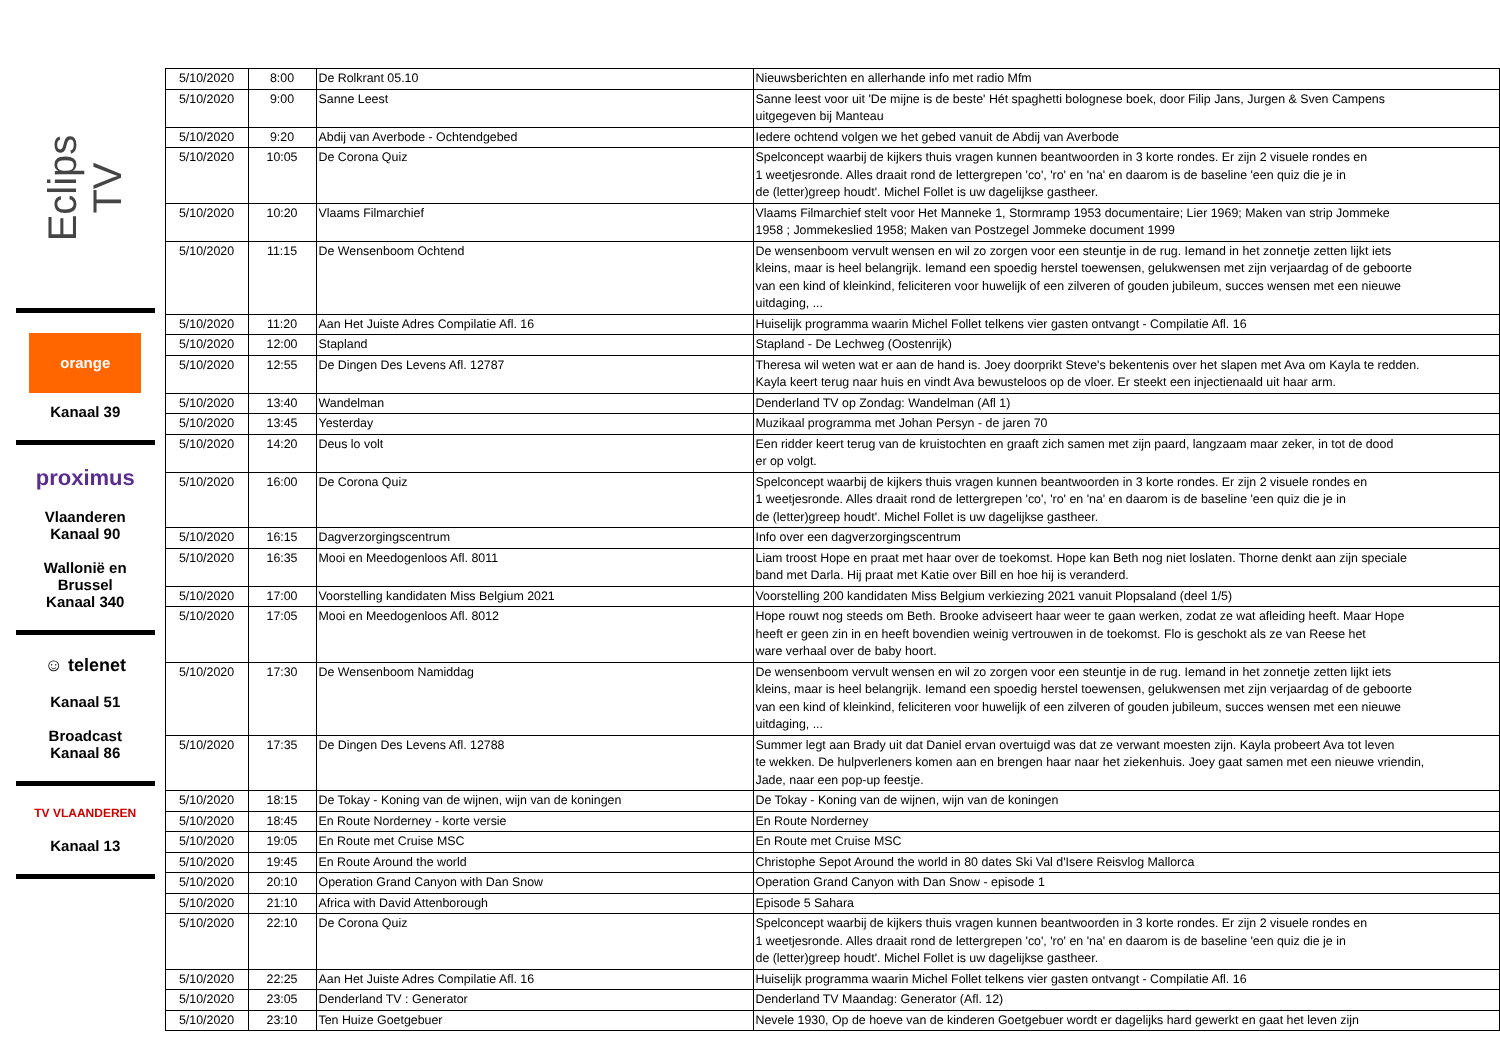Eclips TV
orange
Kanaal 39
proximus
Vlaanderen
Kanaal 90
Wallonië en
Brussel
Kanaal 340
☺ telenet
Kanaal 51
Broadcast
Kanaal 86
TV VLAANDEREN
Kanaal 13
| 5/10/2020 | 8:00 | De Rolkrant 05.10 | Nieuwsberichten en allerhande info met radio Mfm |
| 5/10/2020 | 9:00 | Sanne Leest | Sanne leest voor uit 'De mijne is de beste' Hét spaghetti bolognese boek, door Filip Jans, Jurgen & Sven Campens uitgegeven bij Manteau |
| 5/10/2020 | 9:20 | Abdij van Averbode - Ochtendgebed | Iedere ochtend volgen we het gebed vanuit de Abdij van Averbode |
| 5/10/2020 | 10:05 | De Corona Quiz | Spelconcept waarbij de kijkers thuis vragen kunnen beantwoorden in 3 korte rondes. Er zijn 2 visuele rondes en 1 weetjesronde. Alles draait rond de lettergrepen 'co', 'ro' en 'na' en daarom is de baseline 'een quiz die je in de (letter)greep houdt'. Michel Follet is uw dagelijkse gastheer. |
| 5/10/2020 | 10:20 | Vlaams Filmarchief | Vlaams Filmarchief stelt voor Het Manneke 1, Stormramp 1953 documentaire; Lier 1969; Maken van strip Jommeke 1958 ; Jommekeslied 1958; Maken van Postzegel Jommeke document 1999 |
| 5/10/2020 | 11:15 | De Wensenboom Ochtend | De wensenboom vervult wensen en wil zo zorgen voor een steuntje in de rug. Iemand in het zonnetje zetten lijkt iets kleins, maar is heel belangrijk. Iemand een spoedig herstel toewensen, gelukwensen met zijn verjaardag of de geboorte van een kind of kleinkind, feliciteren voor huwelijk of een zilveren of gouden jubileum, succes wensen met een nieuwe uitdaging, ... |
| 5/10/2020 | 11:20 | Aan Het Juiste Adres Compilatie Afl. 16 | Huiselijk programma waarin Michel Follet telkens vier gasten ontvangt - Compilatie Afl. 16 |
| 5/10/2020 | 12:00 | Stapland | Stapland - De Lechweg (Oostenrijk) |
| 5/10/2020 | 12:55 | De Dingen Des Levens Afl. 12787 | Theresa wil weten wat er aan de hand is. Joey doorprikt Steve's bekentenis over het slapen met Ava om Kayla te redden. Kayla keert terug naar huis en vindt Ava bewusteloos op de vloer. Er steekt een injectienaald uit haar arm. |
| 5/10/2020 | 13:40 | Wandelman | Denderland TV op Zondag: Wandelman (Afl 1) |
| 5/10/2020 | 13:45 | Yesterday | Muzikaal programma met Johan Persyn - de jaren 70 |
| 5/10/2020 | 14:20 | Deus lo volt | Een ridder keert terug van de kruistochten en graaft zich samen met zijn paard, langzaam maar zeker, in tot de dood er op volgt. |
| 5/10/2020 | 16:00 | De Corona Quiz | Spelconcept waarbij de kijkers thuis vragen kunnen beantwoorden in 3 korte rondes. Er zijn 2 visuele rondes en 1 weetjesronde. Alles draait rond de lettergrepen 'co', 'ro' en 'na' en daarom is de baseline 'een quiz die je in de (letter)greep houdt'. Michel Follet is uw dagelijkse gastheer. |
| 5/10/2020 | 16:15 | Dagverzorgingscentrum | Info over een dagverzorgingscentrum |
| 5/10/2020 | 16:35 | Mooi en Meedogenloos Afl. 8011 | Liam troost Hope en praat met haar over de toekomst. Hope kan Beth nog niet loslaten. Thorne denkt aan zijn speciale band met Darla. Hij praat met Katie over Bill en hoe hij is veranderd. |
| 5/10/2020 | 17:00 | Voorstelling kandidaten Miss Belgium 2021 | Voorstelling 200 kandidaten Miss Belgium verkiezing 2021 vanuit Plopsaland (deel 1/5) |
| 5/10/2020 | 17:05 | Mooi en Meedogenloos Afl. 8012 | Hope rouwt nog steeds om Beth. Brooke adviseert haar weer te gaan werken, zodat ze wat afleiding heeft. Maar Hope heeft er geen zin in en heeft bovendien weinig vertrouwen in de toekomst. Flo is geschokt als ze van Reese het ware verhaal over de baby hoort. |
| 5/10/2020 | 17:30 | De Wensenboom Namiddag | De wensenboom vervult wensen en wil zo zorgen voor een steuntje in de rug. Iemand in het zonnetje zetten lijkt iets kleins, maar is heel belangrijk. Iemand een spoedig herstel toewensen, gelukwensen met zijn verjaardag of de geboorte van een kind of kleinkind, feliciteren voor huwelijk of een zilveren of gouden jubileum, succes wensen met een nieuwe uitdaging, ... |
| 5/10/2020 | 17:35 | De Dingen Des Levens Afl. 12788 | Summer legt aan Brady uit dat Daniel ervan overtuigd was dat ze verwant moesten zijn. Kayla probeert Ava tot leven te wekken. De hulpverleners komen aan en brengen haar naar het ziekenhuis. Joey gaat samen met een nieuwe vriendin, Jade, naar een pop-up feestje. |
| 5/10/2020 | 18:15 | De Tokay - Koning van de wijnen, wijn van de koningen | De Tokay - Koning van de wijnen, wijn van de koningen |
| 5/10/2020 | 18:45 | En Route Norderney - korte versie | En Route Norderney |
| 5/10/2020 | 19:05 | En Route met Cruise MSC | En Route met Cruise MSC |
| 5/10/2020 | 19:45 | En Route Around the world | Christophe Sepot Around the world in 80 dates Ski Val d'Isere Reisvlog Mallorca |
| 5/10/2020 | 20:10 | Operation Grand Canyon with Dan Snow | Operation Grand Canyon with Dan Snow - episode 1 |
| 5/10/2020 | 21:10 | Africa with David Attenborough | Episode 5 Sahara |
| 5/10/2020 | 22:10 | De Corona Quiz | Spelconcept waarbij de kijkers thuis vragen kunnen beantwoorden in 3 korte rondes. Er zijn 2 visuele rondes en 1 weetjesronde. Alles draait rond de lettergrepen 'co', 'ro' en 'na' en daarom is de baseline 'een quiz die je in de (letter)greep houdt'. Michel Follet is uw dagelijkse gastheer. |
| 5/10/2020 | 22:25 | Aan Het Juiste Adres Compilatie Afl. 16 | Huiselijk programma waarin Michel Follet telkens vier gasten ontvangt - Compilatie Afl. 16 |
| 5/10/2020 | 23:05 | Denderland TV : Generator | Denderland TV Maandag: Generator (Afl. 12) |
| 5/10/2020 | 23:10 | Ten Huize Goetgebuer | Nevele 1930, Op de hoeve van de kinderen Goetgebuer wordt er dagelijks hard gewerkt en gaat het leven zijn |